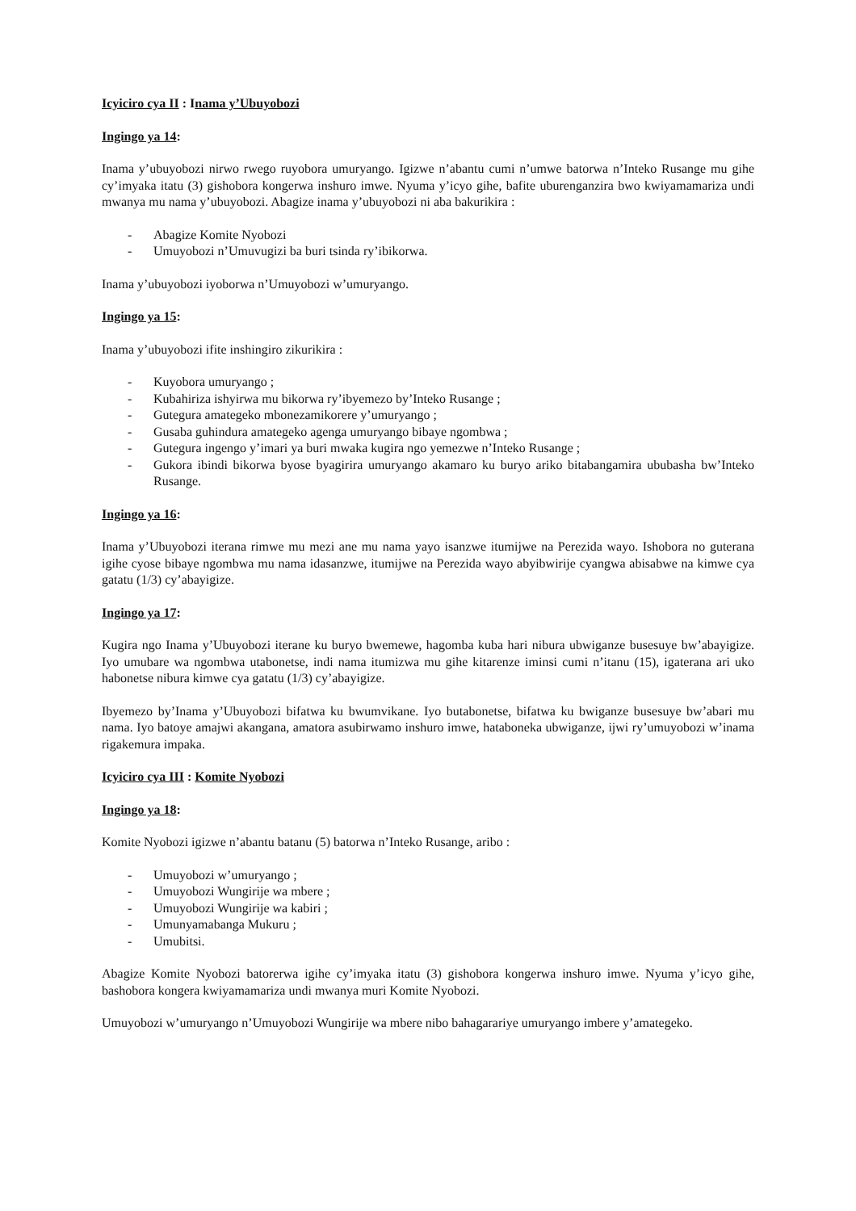Icyiciro cya II : Inama y’Ubuyobozi
Ingingo ya 14:
Inama y’ubuyobozi nirwo rwego ruyobora umuryango. Igizwe n’abantu cumi n’umwe batorwa n’Inteko Rusange mu gihe cy’imyaka itatu (3) gishobora kongerwa inshuro imwe. Nyuma y’icyo gihe, bafite uburenganzira bwo kwiyamamariza undi mwanya mu nama y’ubuyobozi. Abagize inama y’ubuyobozi ni aba bakurikira :
- Abagize Komite Nyobozi
- Umuyobozi n’Umuvugizi ba buri tsinda ry’ibikorwa.
Inama y’ubuyobozi iyoborwa n’Umuyobozi w’umuryango.
Ingingo ya 15:
Inama y’ubuyobozi ifite inshingiro zikurikira :
- Kuyobora umuryango ;
- Kubahiriza ishyirwa mu bikorwa ry’ibyemezo by’Inteko Rusange ;
- Gutegura amategeko mbonezamikorere y’umuryango ;
- Gusaba guhindura amategeko agenga umuryango bibaye ngombwa ;
- Gutegura ingengo y’imari ya buri mwaka kugira ngo yemezwe n’Inteko Rusange ;
- Gukora ibindi bikorwa byose byagirira umuryango akamaro ku buryo ariko bitabangamira ububasha bw’Inteko Rusange.
Ingingo ya 16:
Inama y’Ubuyobozi iterana rimwe mu mezi ane mu nama yayo isanzwe itumijwe na Perezida wayo. Ishobora no guterana igihe cyose bibaye ngombwa mu nama idasanzwe, itumijwe na Perezida wayo abyibwirije cyangwa abisabwe na kimwe cya gatatu (1/3) cy’abayigize.
Ingingo ya 17:
Kugira ngo Inama y’Ubuyobozi iterane ku buryo bwemewe, hagomba kuba hari nibura ubwiganze busesuye bw’abayigize. Iyo umubare wa ngombwa utabonetse, indi nama itumizwa mu gihe kitarenze iminsi cumi n’itanu (15), igaterana ari uko habonetse nibura kimwe cya gatatu (1/3) cy’abayigize.
Ibyemezo by’Inama y’Ubuyobozi bifatwa ku bwumvikane. Iyo butabonetse, bifatwa ku bwiganze busesuye bw’abari mu nama. Iyo batoye amajwi akangana, amatora asubirwamo inshuro imwe, hataboneka ubwiganze, ijwi ry’umuyobozi w’inama rigakemura impaka.
Icyiciro cya III : Komite Nyobozi
Ingingo ya 18:
Komite Nyobozi igizwe n’abantu batanu (5) batorwa n’Inteko Rusange, aribo :
- Umuyobozi w’umuryango ;
- Umuyobozi Wungirije wa mbere ;
- Umuyobozi Wungirije wa kabiri ;
- Umunyamabanga Mukuru ;
- Umubitsi.
Abagize Komite Nyobozi batorerwa igihe cy’imyaka itatu (3) gishobora kongerwa inshuro imwe. Nyuma y’icyo gihe, bashobora kongera kwiyamamariza undi mwanya muri Komite Nyobozi.
Umuyobozi w’umuryango n’Umuyobozi Wungirije wa mbere nibo bahagarariye umuryango imbere y’amategeko.